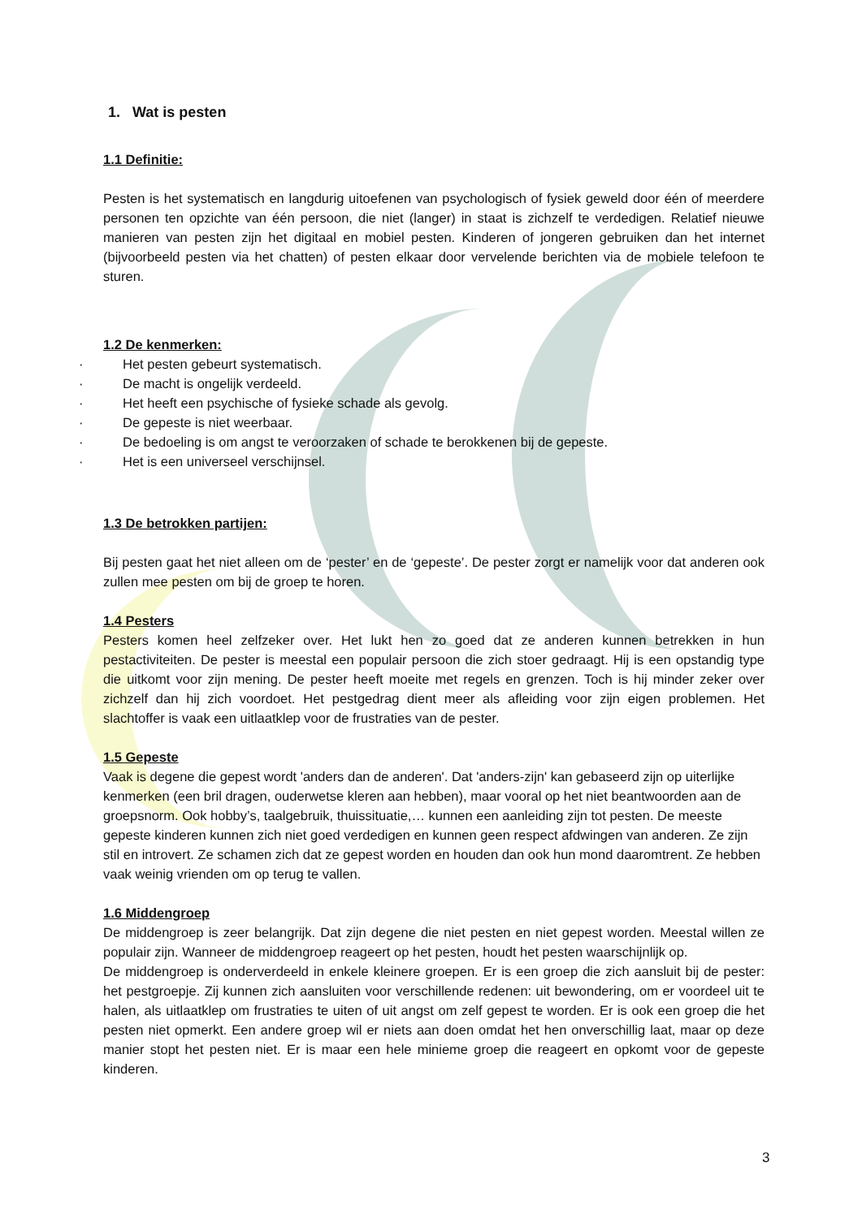1. Wat is pesten
1.1 Definitie:
Pesten is het systematisch en langdurig uitoefenen van psychologisch of fysiek geweld door één of meerdere personen ten opzichte van één persoon, die niet (langer) in staat is zichzelf te verdedigen. Relatief nieuwe manieren van pesten zijn het digitaal en mobiel pesten. Kinderen of jongeren gebruiken dan het internet (bijvoorbeeld pesten via het chatten) of pesten elkaar door vervelende berichten via de mobiele telefoon te sturen.
1.2 De kenmerken:
· Het pesten gebeurt systematisch.
· De macht is ongelijk verdeeld.
· Het heeft een psychische of fysieke schade als gevolg.
· De gepeste is niet weerbaar.
· De bedoeling is om angst te veroorzaken of schade te berokkenen bij de gepeste.
· Het is een universeel verschijnsel.
1.3 De betrokken partijen:
Bij pesten gaat het niet alleen om de ‘pester’ en de ‘gepeste’. De pester zorgt er namelijk voor dat anderen ook zullen mee pesten om bij de groep te horen.
1.4 Pesters
Pesters komen heel zelfzeker over. Het lukt hen zo goed dat ze anderen kunnen betrekken in hun pestactiviteiten. De pester is meestal een populair persoon die zich stoer gedraagt. Hij is een opstandig type die uitkomt voor zijn mening. De pester heeft moeite met regels en grenzen. Toch is hij minder zeker over zichzelf dan hij zich voordoet. Het pestgedrag dient meer als afleiding voor zijn eigen problemen. Het slachtoffer is vaak een uitlaatklep voor de frustraties van de pester.
1.5 Gepeste
Vaak is degene die gepest wordt 'anders dan de anderen'. Dat 'anders-zijn' kan gebaseerd zijn op uiterlijke kenmerken (een bril dragen, ouderwetse kleren aan hebben), maar vooral op het niet beantwoorden aan de groepsnorm. Ook hobby’s, taalgebruik, thuissituatie,… kunnen een aanleiding zijn tot pesten. De meeste gepeste kinderen kunnen zich niet goed verdedigen en kunnen geen respect afdwingen van anderen. Ze zijn stil en introvert. Ze schamen zich dat ze gepest worden en houden dan ook hun mond daaromtrent. Ze hebben vaak weinig vrienden om op terug te vallen.
1.6 Middengroep
De middengroep is zeer belangrijk. Dat zijn degene die niet pesten en niet gepest worden. Meestal willen ze populair zijn. Wanneer de middengroep reageert op het pesten, houdt het pesten waarschijnlijk op.
De middengroep is onderverdeeld in enkele kleinere groepen. Er is een groep die zich aansluit bij de pester: het pestgroepje. Zij kunnen zich aansluiten voor verschillende redenen: uit bewondering, om er voordeel uit te halen, als uitlaatklep om frustraties te uiten of uit angst om zelf gepest te worden. Er is ook een groep die het pesten niet opmerkt. Een andere groep wil er niets aan doen omdat het hen onverschillig laat, maar op deze manier stopt het pesten niet. Er is maar een hele minieme groep die reageert en opkomt voor de gepeste kinderen.
3